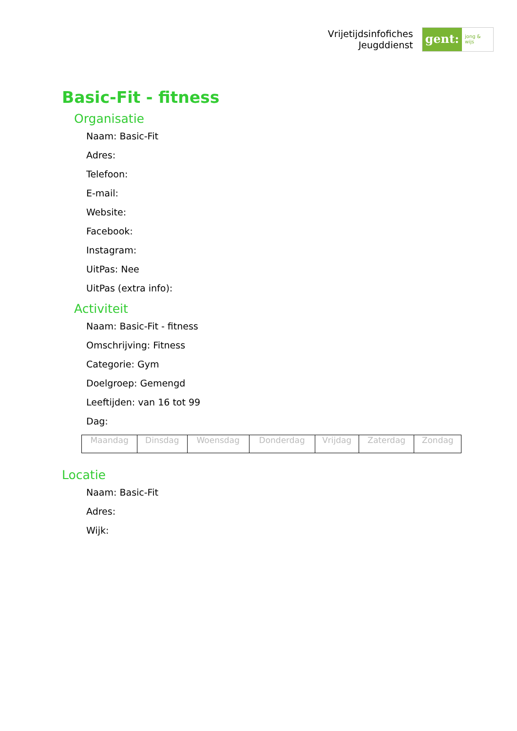Vrijetijdsinfofiches
Jeugddienst
gent:
jong & wijs
Basic-Fit - fitness
Organisatie
Naam: Basic-Fit
Adres:
Telefoon:
E-mail:
Website:
Facebook:
Instagram:
UitPas: Nee
UitPas (extra info):
Activiteit
Naam: Basic-Fit - fitness
Omschrijving: Fitness
Categorie: Gym
Doelgroep: Gemengd
Leeftijden: van 16 tot 99
Dag:
| Maandag | Dinsdag | Woensdag | Donderdag | Vrijdag | Zaterdag | Zondag |
Locatie
Naam: Basic-Fit
Adres:
Wijk: